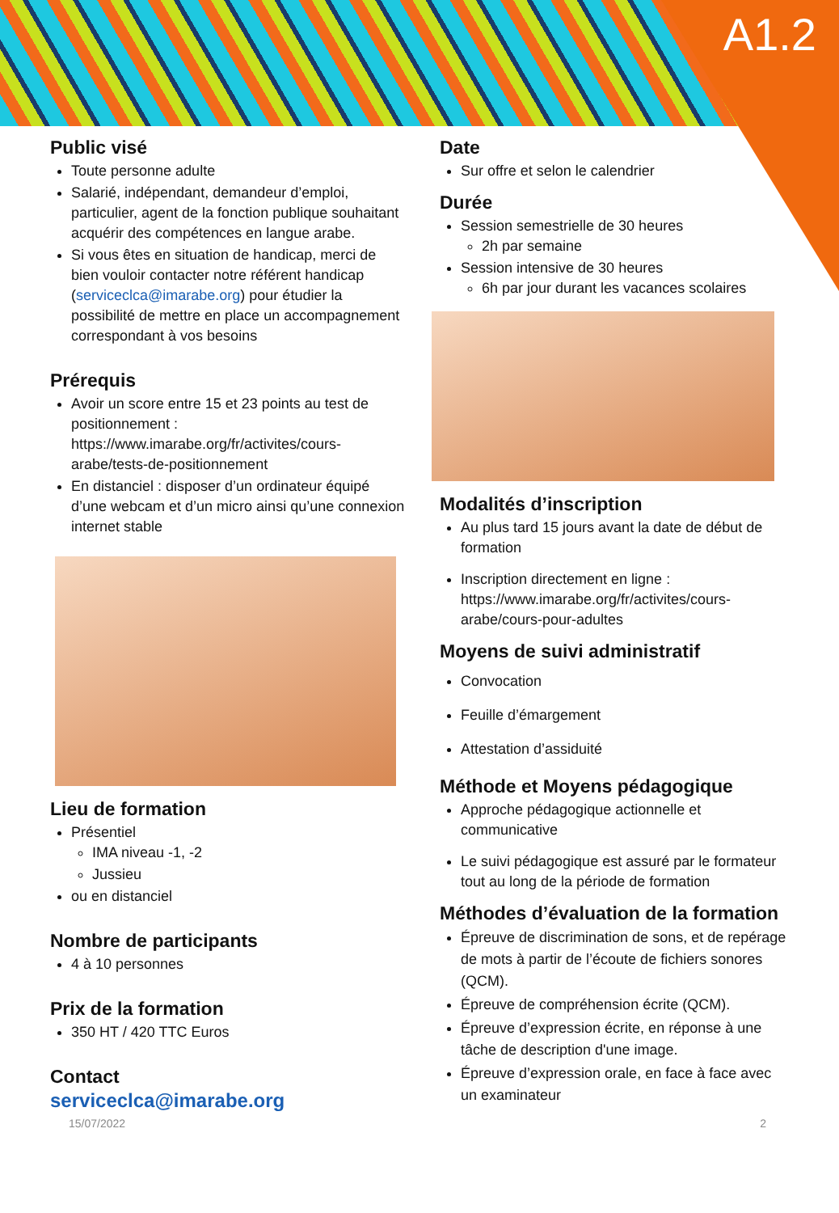A1.2
Public visé
Toute personne adulte
Salarié, indépendant, demandeur d’emploi, particulier, agent de la fonction publique souhaitant acquérir des compétences en langue arabe.
Si vous êtes en situation de handicap, merci de bien vouloir contacter notre référent handicap (serviceclca@imarabe.org) pour étudier la possibilité de mettre en place un accompagnement correspondant à vos besoins
Prérequis
Avoir un score entre 15 et 23 points au test de positionnement : https://www.imarabe.org/fr/activites/cours-arabe/tests-de-positionnement
En distanciel : disposer d’un ordinateur équipé d’une webcam et d’un micro ainsi qu’une connexion internet stable
Lieu de formation
Présentiel
IMA niveau -1, -2
Jussieu
ou en distanciel
Nombre de participants
4 à 10 personnes
Prix de la formation
350 HT / 420 TTC Euros
Contact
serviceclca@imarabe.org
Date
Sur offre et selon le calendrier
Durée
Session semestrielle de 30 heures
2h par semaine
Session intensive de 30 heures
6h par jour durant les vacances scolaires
Modalités d’inscription
Au plus tard 15 jours avant la date de début de formation
Inscription directement en ligne : https://www.imarabe.org/fr/activites/cours-arabe/cours-pour-adultes
Moyens de suivi administratif
Convocation
Feuille d’émargement
Attestation d’assiduité
Méthode et Moyens pédagogique
Approche pédagogique actionnelle et communicative
Le suivi pédagogique est assuré par le formateur tout au long de la période de formation
Méthodes d’évaluation de la formation
Épreuve de discrimination de sons, et de repérage de mots à partir de l’écoute de fichiers sonores (QCM).
Épreuve de compréhension écrite (QCM).
Épreuve d’expression écrite, en réponse à une tâche de description d'une image.
Épreuve d’expression orale, en face à face avec un examinateur
15/07/2022 2